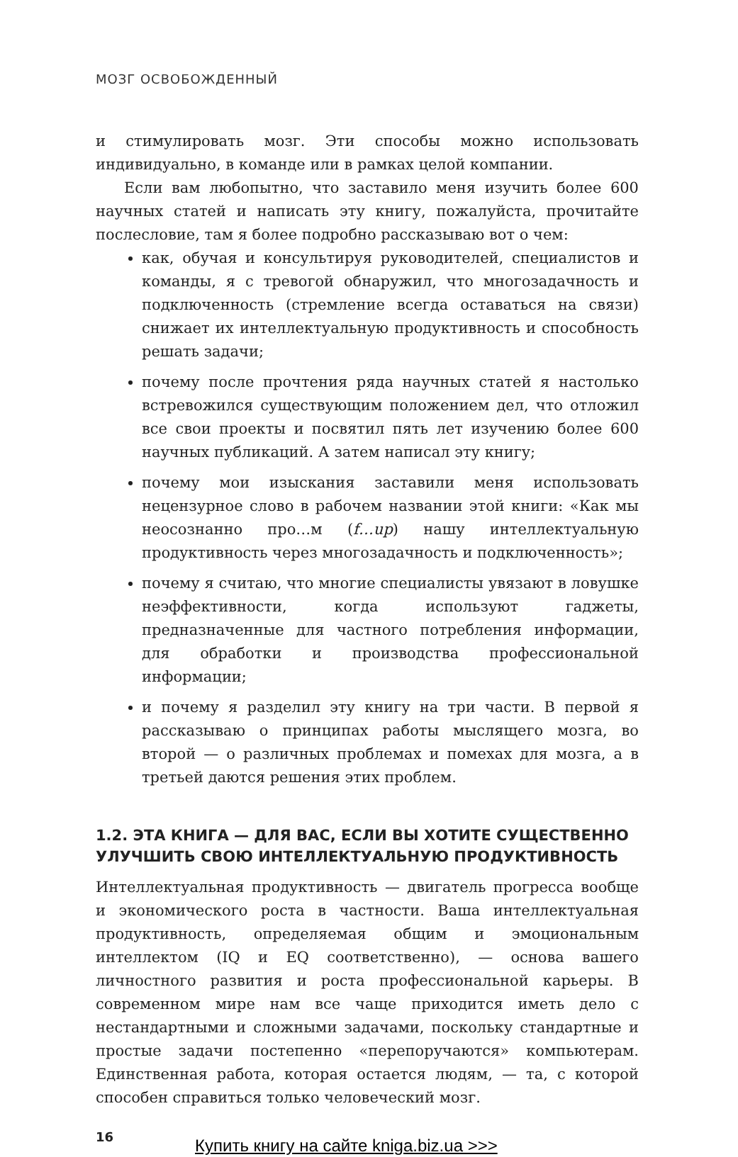МОЗГ ОСВОБОЖДЕННЫЙ
и стимулировать мозг. Эти способы можно использовать индивидуально, в команде или в рамках целой компании.
Если вам любопытно, что заставило меня изучить более 600 научных статей и написать эту книгу, пожалуйста, прочитайте послесловие, там я более подробно рассказываю вот о чем:
как, обучая и консультируя руководителей, специалистов и команды, я с тревогой обнаружил, что многозадачность и подключенность (стремление всегда оставаться на связи) снижает их интеллектуальную продуктивность и способность решать задачи;
почему после прочтения ряда научных статей я настолько встревожился существующим положением дел, что отложил все свои проекты и посвятил пять лет изучению более 600 научных публикаций. А затем написал эту книгу;
почему мои изыскания заставили меня использовать нецензурное слово в рабочем названии этой книги: «Как мы неосознанно про…м (f…up) нашу интеллектуальную продуктивность через многозадачность и подключенность»;
почему я считаю, что многие специалисты увязают в ловушке неэффективности, когда используют гаджеты, предназначенные для частного потребления информации, для обработки и производства профессиональной информации;
и почему я разделил эту книгу на три части. В первой я рассказываю о принципах работы мыслящего мозга, во второй — о различных проблемах и помехах для мозга, а в третьей даются решения этих проблем.
1.2. ЭТА КНИГА — ДЛЯ ВАС, ЕСЛИ ВЫ ХОТИТЕ СУЩЕСТВЕННО УЛУЧШИТЬ СВОЮ ИНТЕЛЛЕКТУАЛЬНУЮ ПРОДУКТИВНОСТЬ
Интеллектуальная продуктивность — двигатель прогресса вообще и экономического роста в частности. Ваша интеллектуальная продуктивность, определяемая общим и эмоциональным интеллектом (IQ и EQ соответственно), — основа вашего личностного развития и роста профессиональной карьеры. В современном мире нам все чаще приходится иметь дело с нестандартными и сложными задачами, поскольку стандартные и простые задачи постепенно «перепоручаются» компьютерам. Единственная работа, которая остается людям, — та, с которой способен справиться только человеческий мозг.
16
Купить книгу на сайте kniga.biz.ua >>>